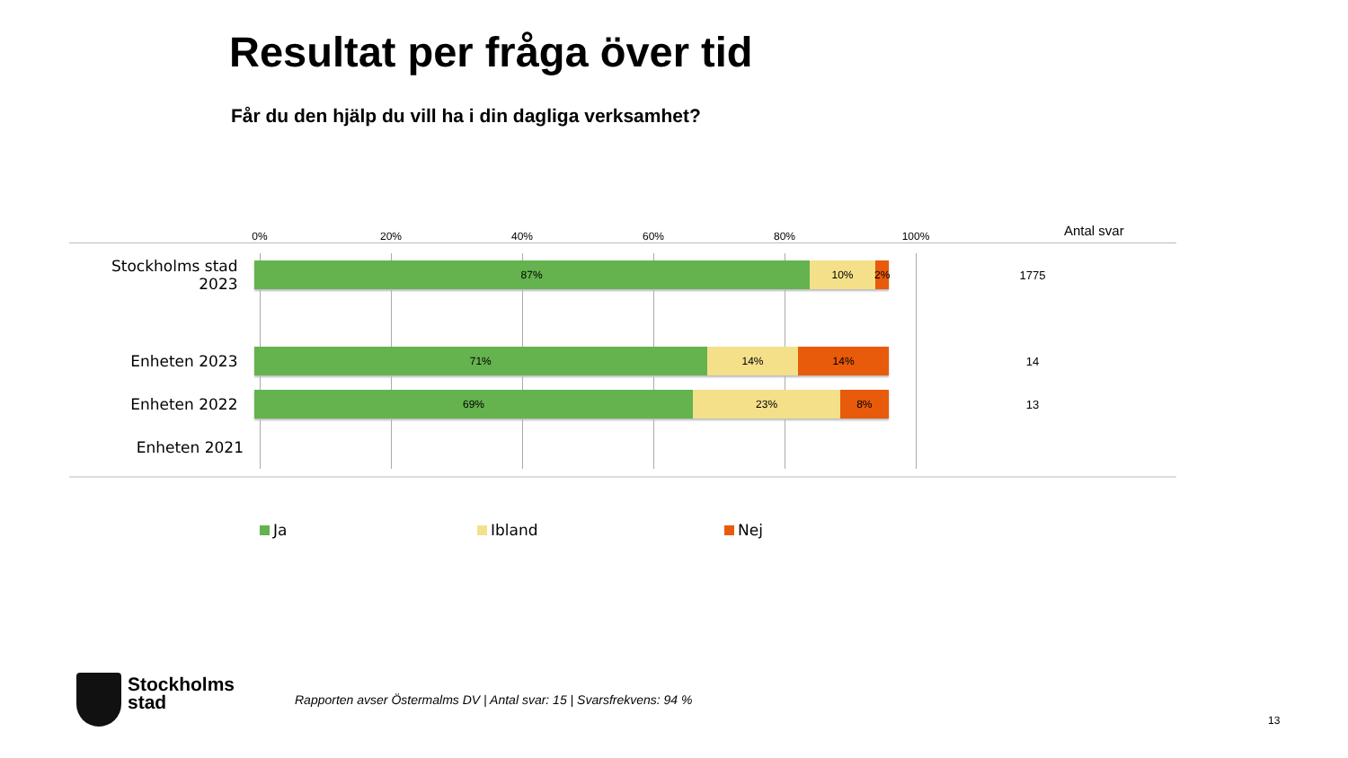Resultat per fråga över tid
Får du den hjälp du vill ha i din dagliga verksamhet?
0% 20% 40% 60% 80% 100% Antal svar
Stockholms stad 2023
87% 10% 2%
1775
Enheten 2023
71% 14% 14%
14
Enheten 2022
69% 23% 8%
13
Enheten 2021
Ja Ibland Nej
Stockholms
stad
Rapporten avser Östermalms DV | Antal svar: 15 | Svarsfrekvens: 94 %
13